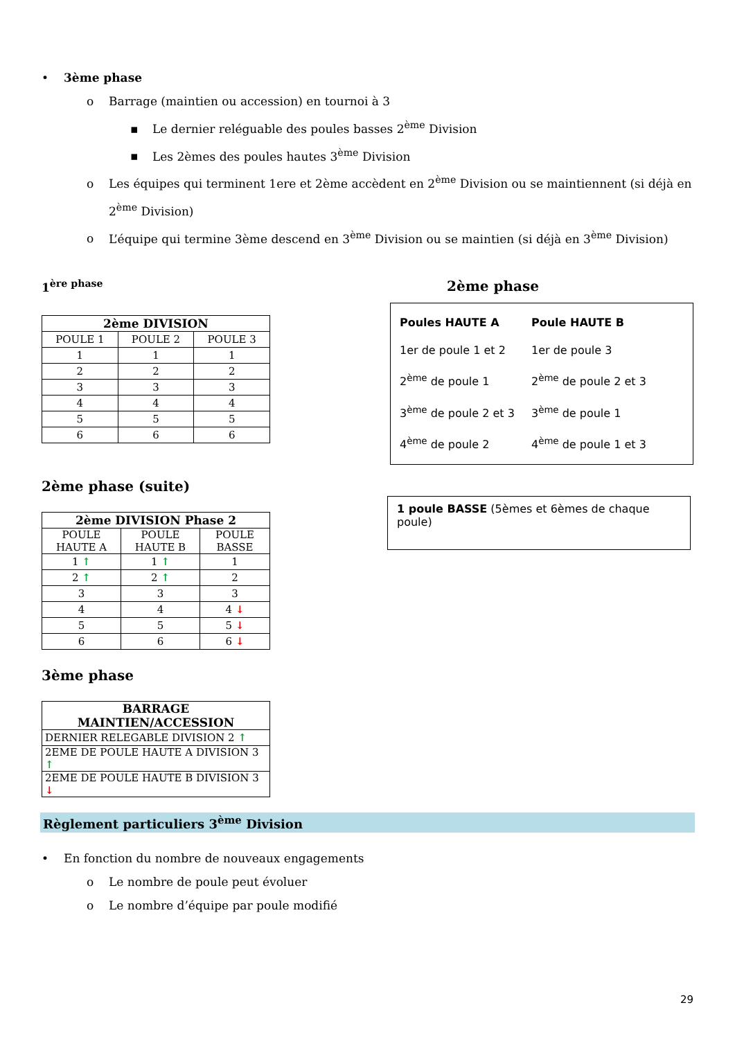• 3ème phase
o Barrage (maintien ou accession) en tournoi à 3
▪ Le dernier reléguable des poules basses 2<sup>ème</sup> Division
▪ Les 2èmes des poules hautes 3<sup>ème</sup> Division
o Les équipes qui terminent 1ere et 2ème accèdent en 2<sup>ème</sup> Division ou se maintiennent (si déjà en 2<sup>ème</sup> Division)
o L’équipe qui termine 3ème descend en 3<sup>ème</sup> Division ou se maintien (si déjà en 3<sup>ème</sup> Division)
1<sup>ère phase</sup>
| 2ème DIVISION | | |
| --- | --- | --- |
| POULE 1 | POULE 2 | POULE 3 |
| 1 | 1 | 1 |
| 2 | 2 | 2 |
| 3 | 3 | 3 |
| 4 | 4 | 4 |
| 5 | 5 | 5 |
| 6 | 6 | 6 |
2ème phase (suite)
| 2ème DIVISION Phase 2 | | |
| --- | --- | --- |
| POULE HAUTE A | POULE HAUTE B | POULE BASSE |
| 1 ↑ | 1 ↑ | 1 |
| 2 ↑ | 2 ↑ | 2 |
| 3 | 3 | 3 |
| 4 | 4 | 4 ↓ |
| 5 | 5 | 5 ↓ |
| 6 | 6 | 6 ↓ |
3ème phase
| BARRAGE MAINTIEN/ACCESSION |
| --- |
| DERNIER RELEGABLE DIVISION 2 ↑ |
| 2EME DE POULE HAUTE A DIVISION 3 ↑ |
| 2EME DE POULE HAUTE B DIVISION 3 ↓ |
2ème phase
Poules HAUTE A
1er de poule 1 et 2
2<sup>ème</sup> de poule 1
3<sup>ème</sup> de poule 2 et 3
4<sup>ème</sup> de poule 2
Poule HAUTE B
1er de poule 3
2<sup>ème</sup> de poule 2 et 3
3<sup>ème</sup> de poule 1
4<sup>ème</sup> de poule 1 et 3
1 poule BASSE (5èmes et 6èmes de chaque poule)
Règlement particuliers 3<sup>ème</sup> Division
• En fonction du nombre de nouveaux engagements
o Le nombre de poule peut évoluer
o Le nombre d’équipe par poule modifié
29